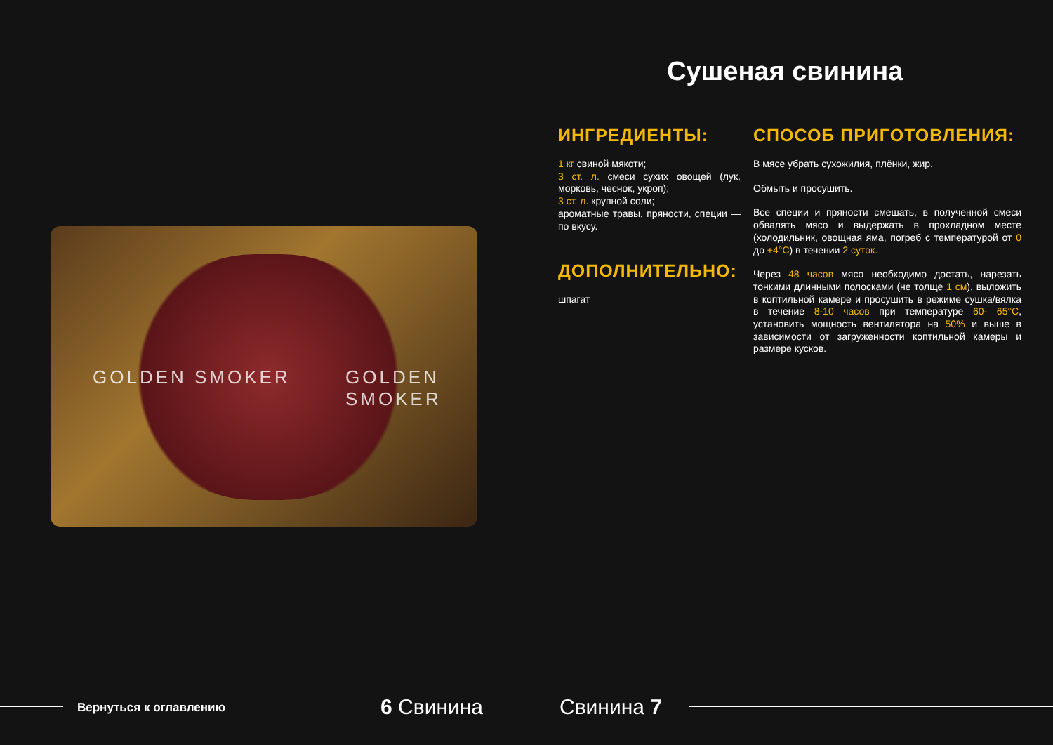GOLDEN SMOKER GOLDEN SMOKER
Сушеная свинина
ИНГРЕДИЕНТЫ:
1 кг свиной мякоти;
3 ст. л. смеси сухих овощей (лук, морковь, чеснок, укроп);
3 ст. л. крупной соли;
ароматные травы, пряности, специи — по вкусу.
ДОПОЛНИТЕЛЬНО:
шпагат
СПОСОБ ПРИГОТОВЛЕНИЯ:
В мясе убрать сухожилия, плёнки, жир.
Обмыть и просушить.
Все специи и пряности смешать, в полученной смеси обвалять мясо и выдержать в прохладном месте (холодильник, овощная яма, погреб с температурой от 0 до +4°С) в течении 2 суток.
Через 48 часов мясо необходимо достать, нарезать тонкими длинными полосками (не толще 1 см), выложить в коптильной камере и просушить в режиме сушка/вялка в течение 8-10 часов при температуре 60- 65°С, установить мощность вентилятора на 50% и выше в зависимости от загруженности коптильной камеры и размере кусков.
Вернуться к оглавлению 6 Свинина Свинина 7